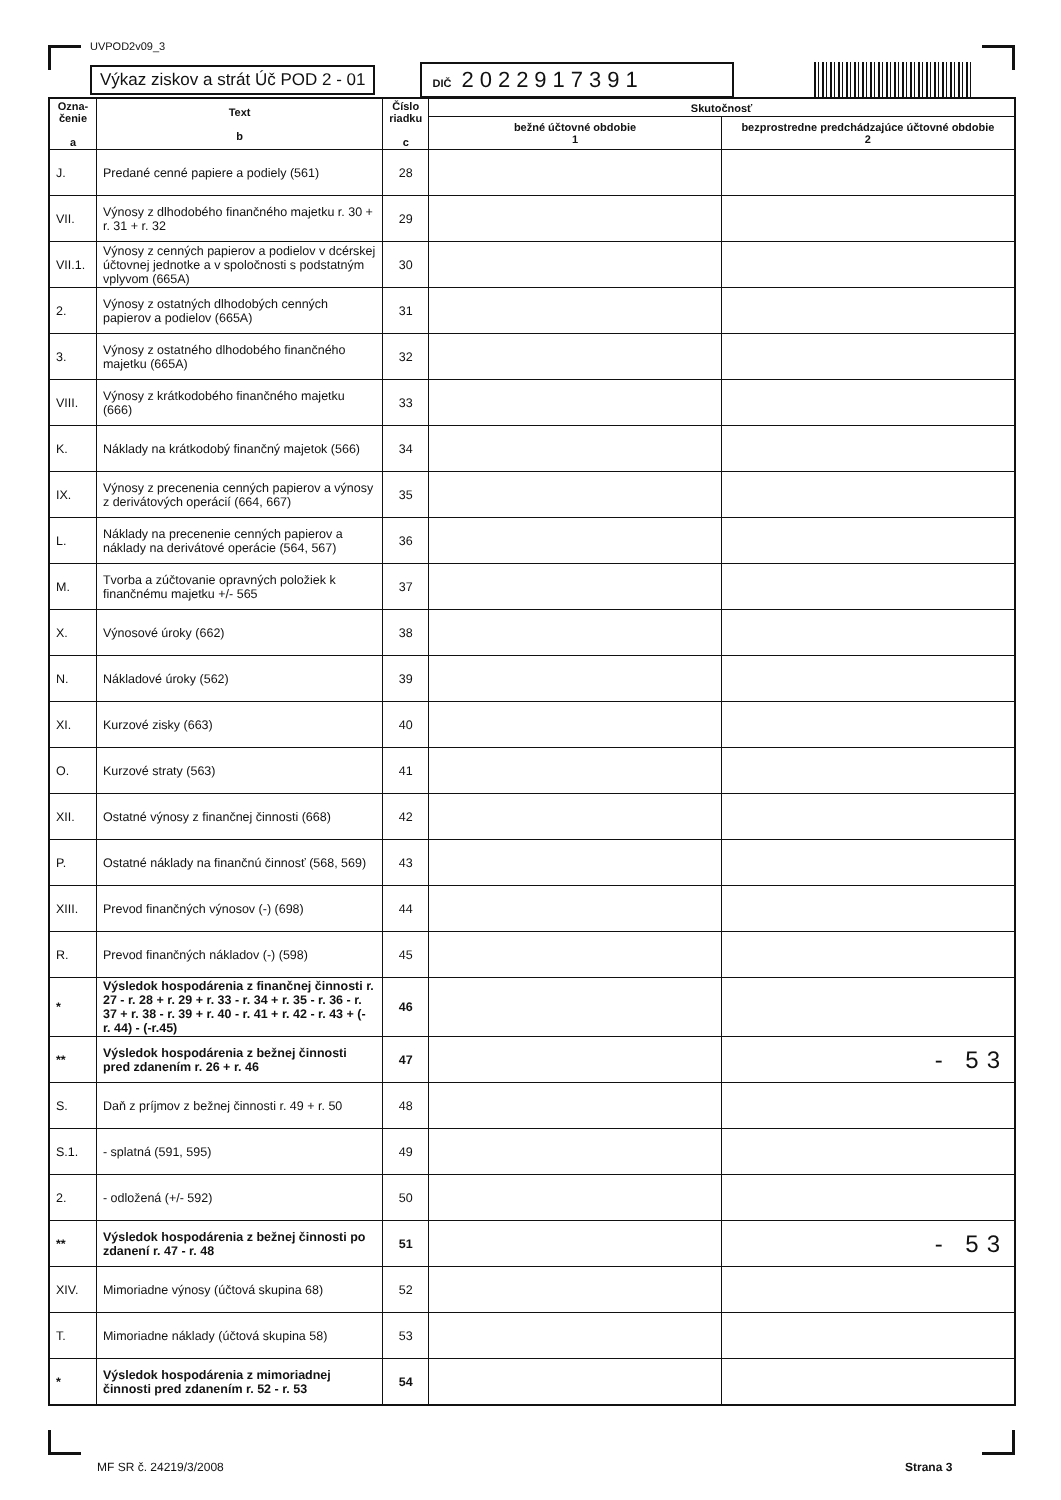UVPOD2v09_3
Výkaz ziskov a strát Úč POD 2 - 01
DIČ 2022917391
| Ozna- čenie a | Text b | Číslo riadku c | Skutočnosť | |
| --- | --- | --- | --- | --- |
| | | | bežné účtovné obdobie 1 | bezprostredne predchádzajúce účtovné obdobie 2 |
| J. | Predané cenné papiere a podiely (561) | 28 | | |
| VII. | Výnosy z dlhodobého finančného majetku r. 30 + r. 31 + r. 32 | 29 | | |
| VII.1. | Výnosy z cenných papierov a podielov v dcérskej účtovnej jednotke a v spoločnosti s podstatným vplyvom (665A) | 30 | | |
| 2. | Výnosy z ostatných dlhodobých cenných papierov a podielov (665A) | 31 | | |
| 3. | Výnosy z ostatného dlhodobého finančného majetku (665A) | 32 | | |
| VIII. | Výnosy z krátkodobého finančného majetku (666) | 33 | | |
| K. | Náklady na krátkodobý finančný majetok (566) | 34 | | |
| IX. | Výnosy z precenenia cenných papierov a výnosy z derivátových operácií (664, 667) | 35 | | |
| L. | Náklady na precenenie cenných papierov a náklady na derivátové operácie (564, 567) | 36 | | |
| M. | Tvorba a zúčtovanie opravných položiek k finančnému majetku +/- 565 | 37 | | |
| X. | Výnosové úroky (662) | 38 | | |
| N. | Nákladové úroky (562) | 39 | | |
| XI. | Kurzové zisky (663) | 40 | | |
| O. | Kurzové straty (563) | 41 | | |
| XII. | Ostatné výnosy z finančnej činnosti (668) | 42 | | |
| P. | Ostatné náklady na finančnú činnosť (568, 569) | 43 | | |
| XIII. | Prevod finančných výnosov (-) (698) | 44 | | |
| R. | Prevod finančných nákladov (-) (598) | 45 | | |
| * | Výsledok hospodárenia z finančnej činnosti r. 27 - r. 28 + r. 29 + r. 33 - r. 34 + r. 35 - r. 36 - r. 37 + r. 38 - r. 39 + r. 40 - r. 41 + r. 42 - r. 43 + (- r. 44) - (-r.45) | 46 | | |
| ** | Výsledok hospodárenia z bežnej činnosti pred zdanením r. 26 + r. 46 | 47 | | - 53 |
| S. | Daň z príjmov z bežnej činnosti r. 49 + r. 50 | 48 | | |
| S.1. | - splatná (591, 595) | 49 | | |
| 2. | - odložená (+/- 592) | 50 | | |
| ** | Výsledok hospodárenia z bežnej činnosti po zdanení r. 47 - r. 48 | 51 | | - 53 |
| XIV. | Mimoriadne výnosy (účtová skupina 68) | 52 | | |
| T. | Mimoriadne náklady (účtová skupina 58) | 53 | | |
| * | Výsledok hospodárenia z mimoriadnej činnosti pred zdanením r. 52 - r. 53 | 54 | | |
MF SR č. 24219/3/2008 Strana 3